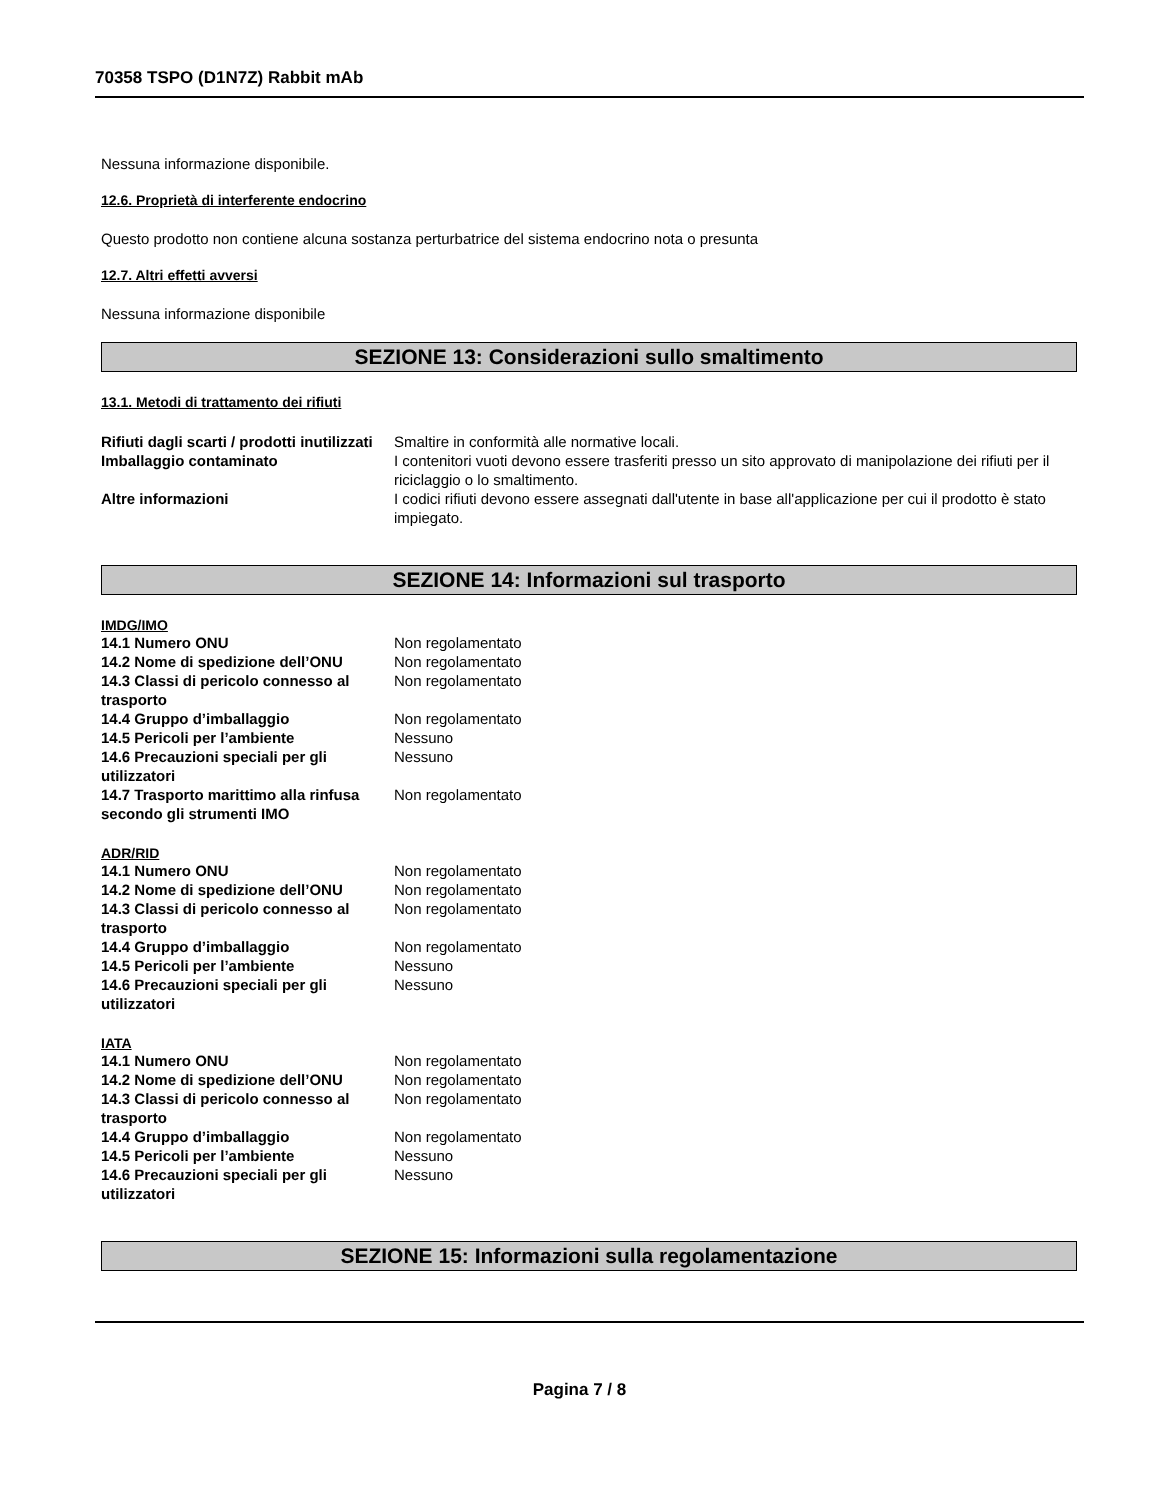70358 TSPO (D1N7Z) Rabbit mAb
Nessuna informazione disponibile.
12.6. Proprietà di interferente endocrino
Questo prodotto non contiene alcuna sostanza perturbatrice del sistema endocrino nota o presunta
12.7. Altri effetti avversi
Nessuna informazione disponibile
SEZIONE 13: Considerazioni sullo smaltimento
13.1. Metodi di trattamento dei rifiuti
| Rifiuti dagli scarti / prodotti inutilizzati | Smaltire in conformità alle normative locali. |
| Imballaggio contaminato | I contenitori vuoti devono essere trasferiti presso un sito approvato di manipolazione dei rifiuti per il riciclaggio o lo smaltimento. |
| Altre informazioni | I codici rifiuti devono essere assegnati dall'utente in base all'applicazione per cui il prodotto è stato impiegato. |
SEZIONE 14: Informazioni sul trasporto
IMDG/IMO
| 14.1 Numero ONU | Non regolamentato |
| 14.2 Nome di spedizione dell’ONU | Non regolamentato |
| 14.3 Classi di pericolo connesso al trasporto | Non regolamentato |
| 14.4 Gruppo d’imballaggio | Non regolamentato |
| 14.5 Pericoli per l’ambiente | Nessuno |
| 14.6 Precauzioni speciali per gli utilizzatori | Nessuno |
| 14.7 Trasporto marittimo alla rinfusa secondo gli strumenti IMO | Non regolamentato |
ADR/RID
| 14.1 Numero ONU | Non regolamentato |
| 14.2 Nome di spedizione dell’ONU | Non regolamentato |
| 14.3 Classi di pericolo connesso al trasporto | Non regolamentato |
| 14.4 Gruppo d’imballaggio | Non regolamentato |
| 14.5 Pericoli per l’ambiente | Nessuno |
| 14.6 Precauzioni speciali per gli utilizzatori | Nessuno |
IATA
| 14.1 Numero ONU | Non regolamentato |
| 14.2 Nome di spedizione dell’ONU | Non regolamentato |
| 14.3 Classi di pericolo connesso al trasporto | Non regolamentato |
| 14.4 Gruppo d’imballaggio | Non regolamentato |
| 14.5 Pericoli per l’ambiente | Nessuno |
| 14.6 Precauzioni speciali per gli utilizzatori | Nessuno |
SEZIONE 15: Informazioni sulla regolamentazione
Pagina 7 / 8